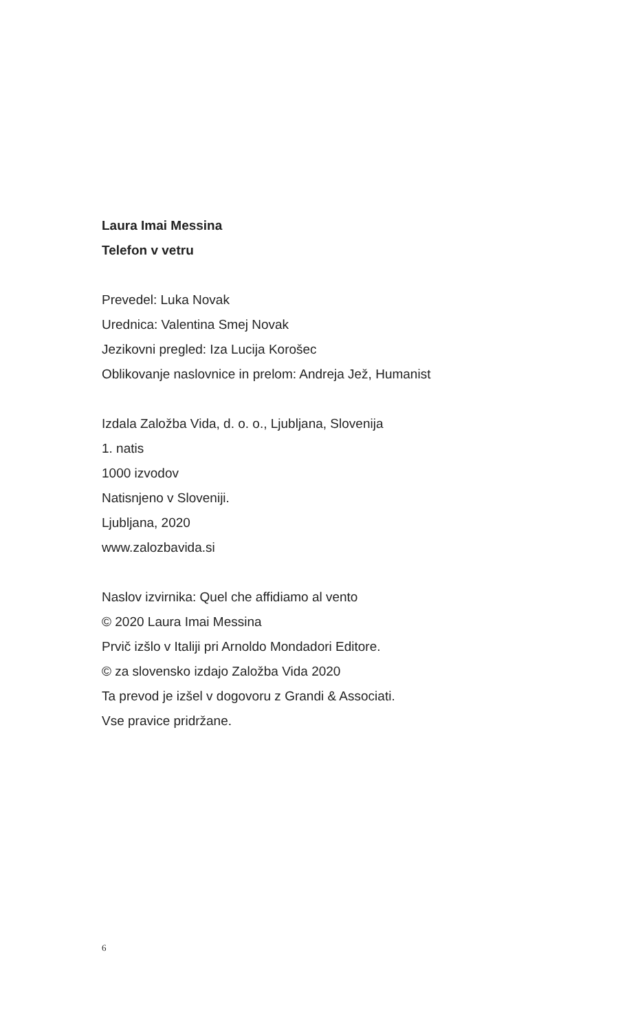Laura Imai Messina
Telefon v vetru
Prevedel: Luka Novak
Urednica: Valentina Smej Novak
Jezikovni pregled: Iza Lucija Korošec
Oblikovanje naslovnice in prelom: Andreja Jež, Humanist
Izdala Založba Vida, d. o. o., Ljubljana, Slovenija
1. natis
1000 izvodov
Natisnjeno v Sloveniji.
Ljubljana, 2020
www.zalozbavida.si
Naslov izvirnika: Quel che affidiamo al vento
© 2020 Laura Imai Messina
Prvič izšlo v Italiji pri Arnoldo Mondadori Editore.
© za slovensko izdajo Založba Vida 2020
Ta prevod je izšel v dogovoru z Grandi & Associati.
Vse pravice pridržane.
6